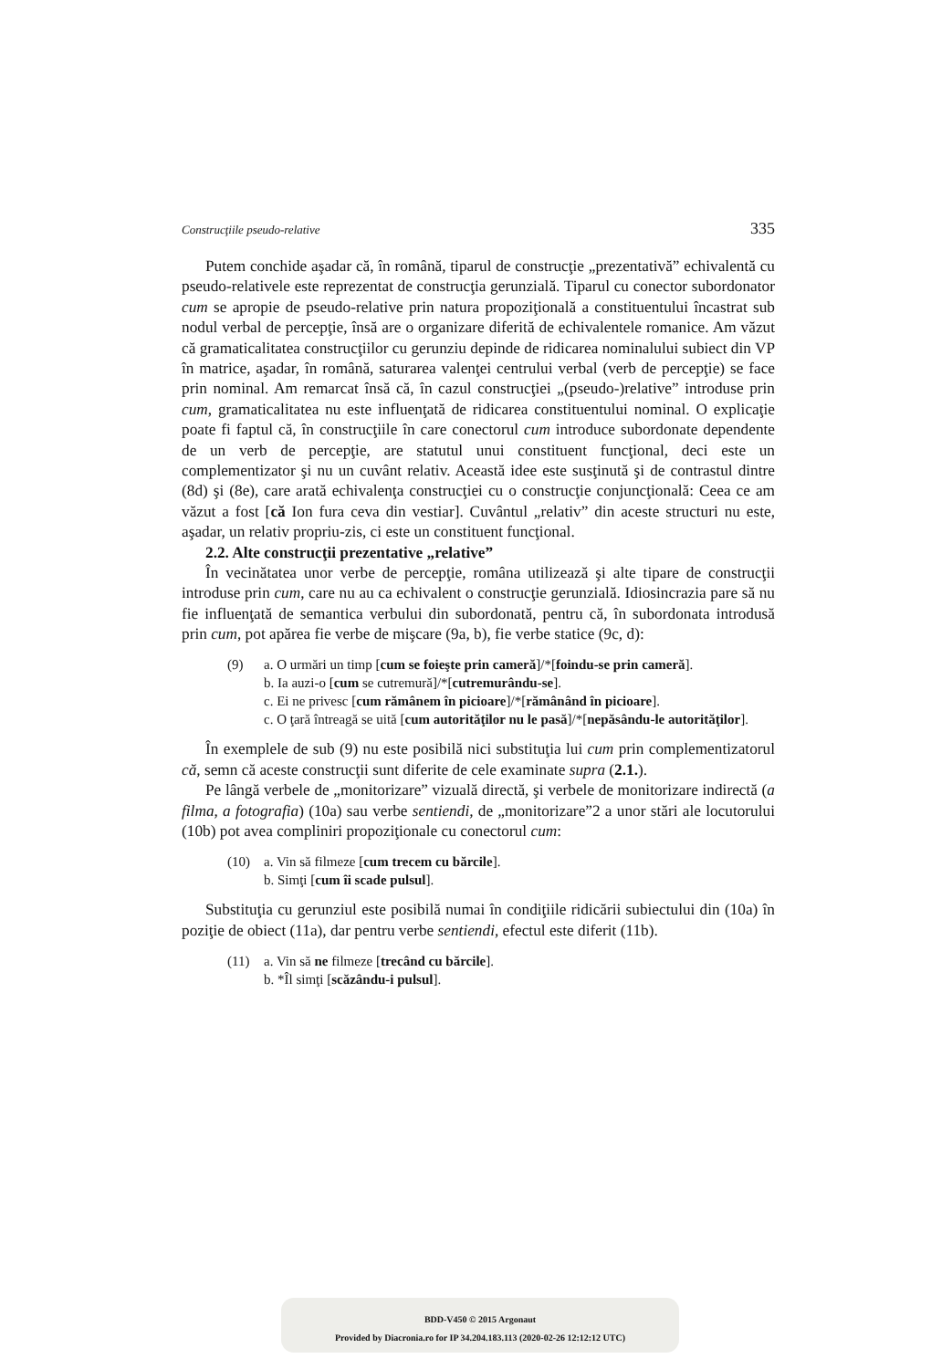Construcţiile pseudo-relative 335
Putem conchide aşadar că, în română, tiparul de construcţie „prezentativă” echivalentă cu pseudo-relativele este reprezentat de construcţia gerunzială. Tiparul cu conector subordonator cum se apropie de pseudo-relative prin natura propoziţională a constituentului încastrat sub nodul verbal de percepţie, însă are o organizare diferită de echivalentele romanice. Am văzut că gramaticalitatea construcţiilor cu gerunziu depinde de ridicarea nominalului subiect din VP în matrice, aşadar, în română, saturarea valenţei centrului verbal (verb de percepţie) se face prin nominal. Am remarcat însă că, în cazul construcţiei „(pseudo-)relative” introduse prin cum, gramaticalitatea nu este influenţată de ridicarea constituentului nominal. O explicaţie poate fi faptul că, în construcţiile în care conectorul cum introduce subordonate dependente de un verb de percepţie, are statutul unui constituent funcţional, deci este un complementizator şi nu un cuvânt relativ. Această idee este susţinută şi de contrastul dintre (8d) şi (8e), care arată echivalenţa construcţiei cu o construcţie conjuncţională: Ceea ce am văzut a fost [că Ion fura ceva din vestiar]. Cuvântul „relativ” din aceste structuri nu este, aşadar, un relativ propriu-zis, ci este un constituent funcţional.
2.2. Alte construcţii prezentative „relative”
În vecinătatea unor verbe de percepţie, româna utilizează şi alte tipare de construcţii introduse prin cum, care nu au ca echivalent o construcţie gerunzială. Idiosincrazia pare să nu fie influenţată de semantica verbului din subordonată, pentru că, în subordonata introdusă prin cum, pot apărea fie verbe de mişcare (9a, b), fie verbe statice (9c, d):
(9) a. O urmări un timp [cum se foieşte prin cameră]/*[foindu-se prin cameră].
b. Ia auzi-o [cum se cutremură]/*[cutremurându-se].
c. Ei ne privesc [cum rămânem în picioare]/*[rămânând în picioare].
c. O ţară întreagă se uită [cum autorităţilor nu le pasă]/*[nepăsându-le autorităţilor].
În exemplele de sub (9) nu este posibilă nici substituţia lui cum prin complementizatorul că, semn că aceste construcţii sunt diferite de cele examinate supra (2.1.).
Pe lângă verbele de „monitorizare” vizuală directă, şi verbele de monitorizare indirectă (a filma, a fotografia) (10a) sau verbe sentiendi, de „monitorizare”2 a unor stări ale locutorului (10b) pot avea compliniri propoziţionale cu conectorul cum:
(10) a. Vin să filmeze [cum trecem cu bărcile].
b. Simţi [cum îi scade pulsul].
Substituţia cu gerunziul este posibilă numai în condiţiile ridicării subiectului din (10a) în poziţie de obiect (11a), dar pentru verbe sentiendi, efectul este diferit (11b).
(11) a. Vin să ne filmeze [trecând cu bărcile].
b. *Îl simţi [scăzându-i pulsul].
BDD-V450 © 2015 Argonaut
Provided by Diacronia.ro for IP 34.204.183.113 (2020-02-26 12:12:12 UTC)